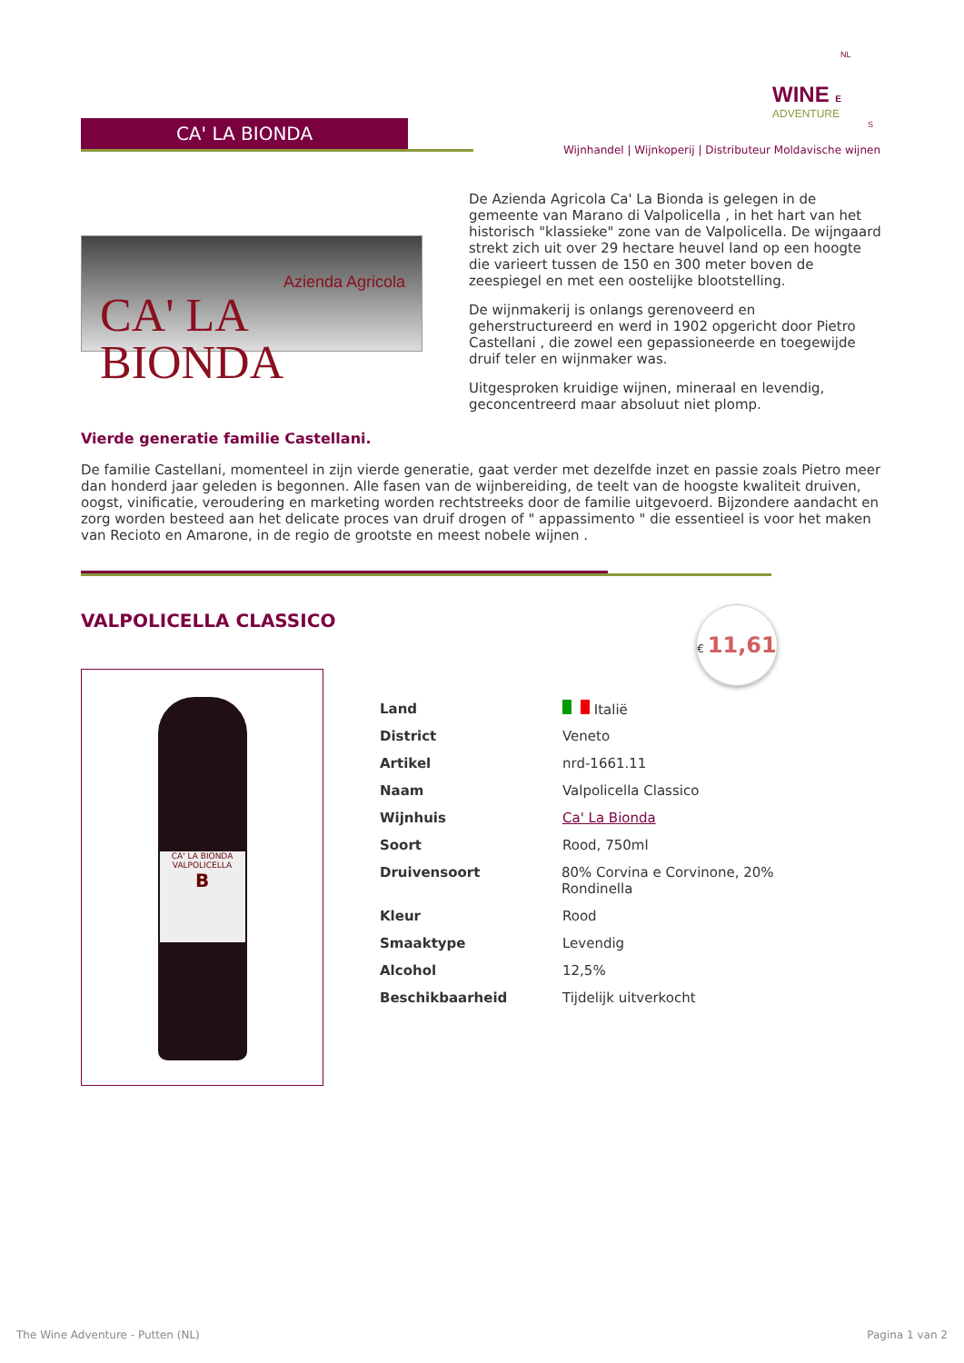NL
WINE E
ADVENTURE
S
CA' LA BIONDA
Wijnhandel | Wijnkoperij | Distributeur Moldavische wijnen
Azienda Agricola
CA' LA BIONDA
De Azienda Agricola Ca' La Bionda is gelegen in de gemeente van Marano di Valpolicella , in het hart van het historisch "klassieke" zone van de Valpolicella. De wijngaard strekt zich uit over 29 hectare heuvel land op een hoogte die varieert tussen de 150 en 300 meter boven de zeespiegel en met een oostelijke blootstelling.
De wijnmakerij is onlangs gerenoveerd en geherstructureerd en werd in 1902 opgericht door Pietro Castellani , die zowel een gepassioneerde en toegewijde druif teler en wijnmaker was.
Uitgesproken kruidige wijnen, mineraal en levendig, geconcentreerd maar absoluut niet plomp.
Vierde generatie familie Castellani.
De familie Castellani, momenteel in zijn vierde generatie, gaat verder met dezelfde inzet en passie zoals Pietro meer dan honderd jaar geleden is begonnen. Alle fasen van de wijnbereiding, de teelt van de hoogste kwaliteit druiven, oogst, vinificatie, veroudering en marketing worden rechtstreeks door de familie uitgevoerd. Bijzondere aandacht en zorg worden besteed aan het delicate proces van druif drogen of " appassimento " die essentieel is voor het maken van Recioto en Amarone, in de regio de grootste en meest nobele wijnen .
VALPOLICELLA CLASSICO
€ 11,61
CA' LA BIONDA
VALPOLICELLA
B
| Land | Italië |
| District | Veneto |
| Artikel | nrd-1661.11 |
| Naam | Valpolicella Classico |
| Wijnhuis | Ca' La Bionda |
| Soort | Rood, 750ml |
| Druivensoort | 80% Corvina e Corvinone, 20% Rondinella |
| Kleur | Rood |
| Smaaktype | Levendig |
| Alcohol | 12,5% |
| Beschikbaarheid | Tijdelijk uitverkocht |
The Wine Adventure - Putten (NL)
Pagina 1 van 2